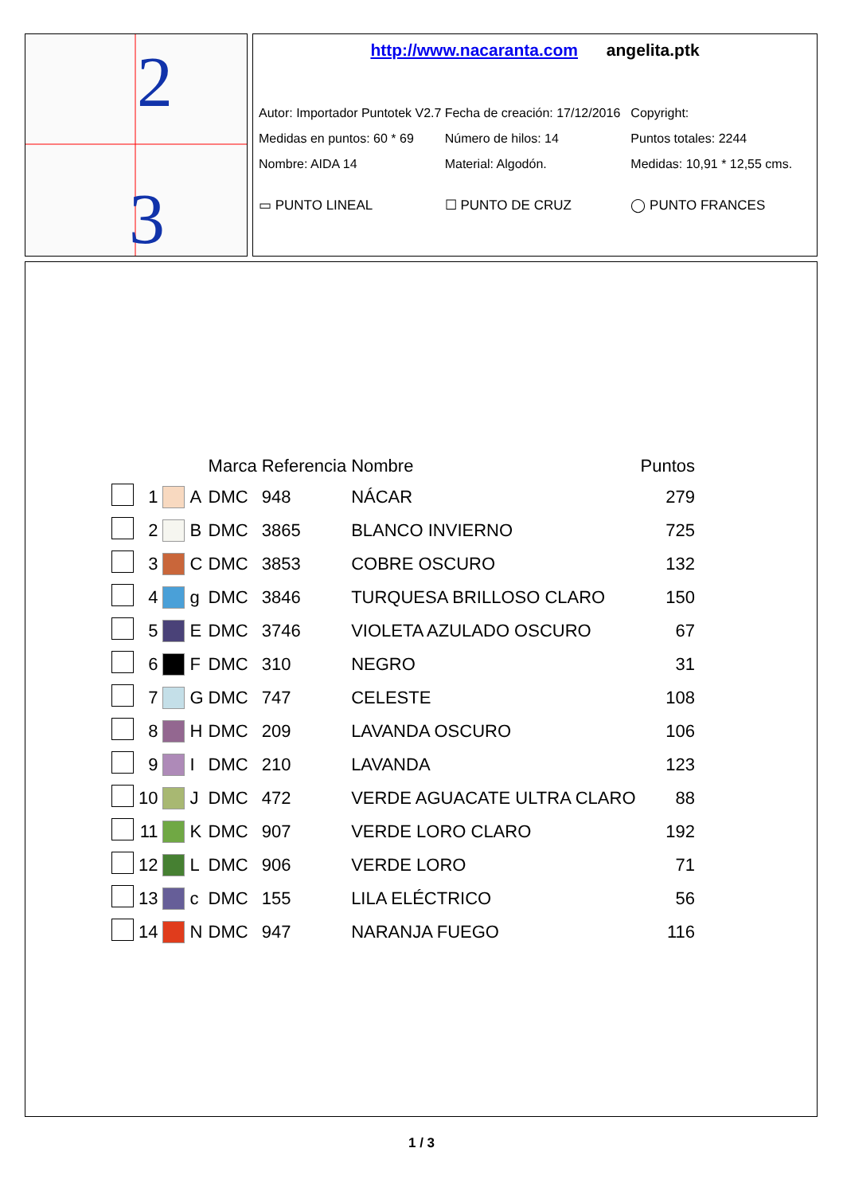2
3
http://www.nacaranta.com angelita.ptk
Autor: Importador Puntotek V2.7 Fecha de creación: 17/12/2016 Copyright:
Medidas en puntos: 60 * 69 Número de hilos: 14 Puntos totales: 2244
Nombre: AIDA 14 Material: Algodón. Medidas: 10,91 * 12,55 cms.
▭ PUNTO LINEAL ☐ PUNTO DE CRUZ ◯ PUNTO FRANCES
| | | | | Marca | Referencia | Nombre | Puntos |
| --- | --- | --- | --- | --- | --- | --- | --- |
| | 1 | | A | DMC | 948 | NÁCAR | 279 |
| | 2 | | B | DMC | 3865 | BLANCO INVIERNO | 725 |
| | 3 | | C | DMC | 3853 | COBRE OSCURO | 132 |
| | 4 | | g | DMC | 3846 | TURQUESA BRILLOSO CLARO | 150 |
| | 5 | | E | DMC | 3746 | VIOLETA AZULADO OSCURO | 67 |
| | 6 | | F | DMC | 310 | NEGRO | 31 |
| | 7 | | G | DMC | 747 | CELESTE | 108 |
| | 8 | | H | DMC | 209 | LAVANDA OSCURO | 106 |
| | 9 | | I | DMC | 210 | LAVANDA | 123 |
| | 10 | | J | DMC | 472 | VERDE AGUACATE ULTRA CLARO | 88 |
| | 11 | | K | DMC | 907 | VERDE LORO CLARO | 192 |
| | 12 | | L | DMC | 906 | VERDE LORO | 71 |
| | 13 | | c | DMC | 155 | LILA ELÉCTRICO | 56 |
| | 14 | | N | DMC | 947 | NARANJA FUEGO | 116 |
1 / 3